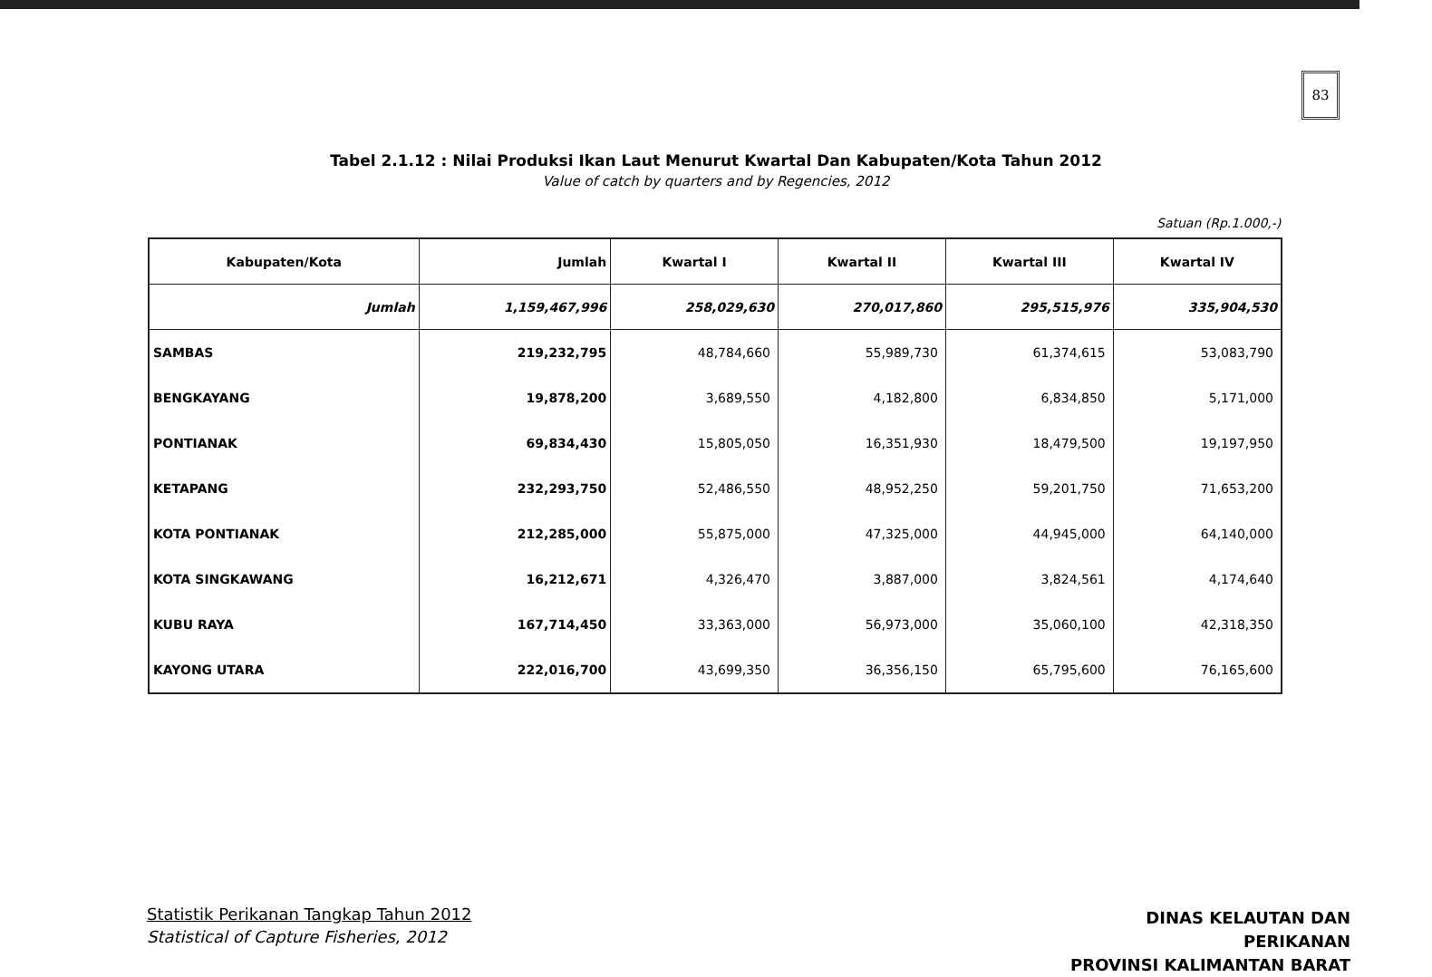83
Tabel 2.1.12 : Nilai Produksi Ikan Laut Menurut Kwartal Dan Kabupaten/Kota Tahun 2012
Value of catch by quarters and by Regencies, 2012
Satuan (Rp.1.000,-)
| Kabupaten/Kota | Jumlah | Kwartal I | Kwartal II | Kwartal III | Kwartal IV |
| --- | --- | --- | --- | --- | --- |
| Jumlah | 1,159,467,996 | 258,029,630 | 270,017,860 | 295,515,976 | 335,904,530 |
| SAMBAS | 219,232,795 | 48,784,660 | 55,989,730 | 61,374,615 | 53,083,790 |
| BENGKAYANG | 19,878,200 | 3,689,550 | 4,182,800 | 6,834,850 | 5,171,000 |
| PONTIANAK | 69,834,430 | 15,805,050 | 16,351,930 | 18,479,500 | 19,197,950 |
| KETAPANG | 232,293,750 | 52,486,550 | 48,952,250 | 59,201,750 | 71,653,200 |
| KOTA PONTIANAK | 212,285,000 | 55,875,000 | 47,325,000 | 44,945,000 | 64,140,000 |
| KOTA SINGKAWANG | 16,212,671 | 4,326,470 | 3,887,000 | 3,824,561 | 4,174,640 |
| KUBU RAYA | 167,714,450 | 33,363,000 | 56,973,000 | 35,060,100 | 42,318,350 |
| KAYONG UTARA | 222,016,700 | 43,699,350 | 36,356,150 | 65,795,600 | 76,165,600 |
Statistik Perikanan Tangkap Tahun 2012
Statistical of Capture Fisheries, 2012
DINAS KELAUTAN DAN PERIKANAN
PROVINSI KALIMANTAN BARAT